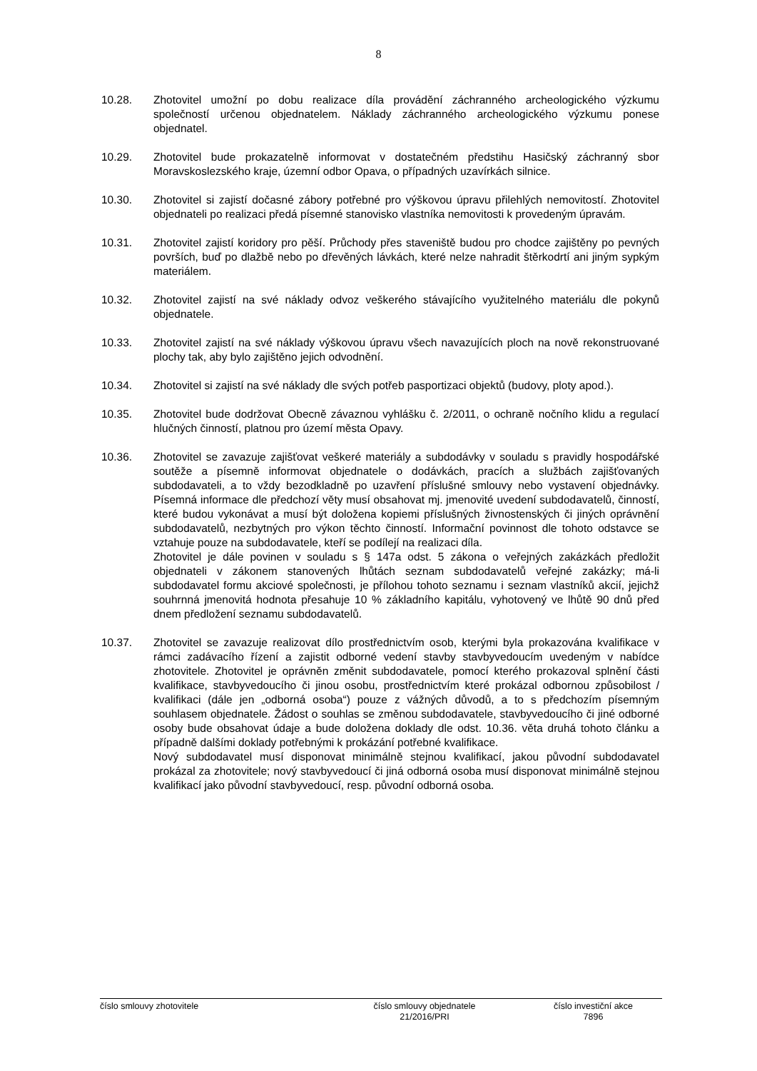8
10.28. Zhotovitel umožní po dobu realizace díla provádění záchranného archeologického výzkumu společností určenou objednatelem. Náklady záchranného archeologického výzkumu ponese objednatel.
10.29. Zhotovitel bude prokazatelně informovat v dostatečném předstihu Hasičský záchranný sbor Moravskoslezského kraje, územní odbor Opava, o případných uzavírkách silnice.
10.30. Zhotovitel si zajistí dočasné zábory potřebné pro výškovou úpravu přilehlých nemovitostí. Zhotovitel objednateli po realizaci předá písemné stanovisko vlastníka nemovitosti k provedeným úpravám.
10.31. Zhotovitel zajistí koridory pro pěší. Průchody přes staveniště budou pro chodce zajištěny po pevných površích, buď po dlažbě nebo po dřevěných lávkách, které nelze nahradit štěrkodrtí ani jiným sypkým materiálem.
10.32. Zhotovitel zajistí na své náklady odvoz veškerého stávajícího využitelného materiálu dle pokynů objednatele.
10.33. Zhotovitel zajistí na své náklady výškovou úpravu všech navazujících ploch na nově rekonstruované plochy tak, aby bylo zajištěno jejich odvodnění.
10.34. Zhotovitel si zajistí na své náklady dle svých potřeb pasportizaci objektů (budovy, ploty apod.).
10.35. Zhotovitel bude dodržovat Obecně závaznou vyhlášku č. 2/2011, o ochraně nočního klidu a regulací hlučných činností, platnou pro území města Opavy.
10.36. Zhotovitel se zavazuje zajišťovat veškeré materiály a subdodávky v souladu s pravidly hospodářské soutěže a písemně informovat objednatele o dodávkách, pracích a službách zajišťovaných subdodavateli, a to vždy bezodkladně po uzavření příslušné smlouvy nebo vystavení objednávky. Písemná informace dle předchozí věty musí obsahovat mj. jmenovité uvedení subdodavatelů, činností, které budou vykonávat a musí být doložena kopiemi příslušných živnostenských či jiných oprávnění subdodavatelů, nezbytných pro výkon těchto činností. Informační povinnost dle tohoto odstavce se vztahuje pouze na subdodavatele, kteří se podílejí na realizaci díla.
Zhotovitel je dále povinen v souladu s § 147a odst. 5 zákona o veřejných zakázkách předložit objednateli v zákonem stanovených lhůtách seznam subdodavatelů veřejné zakázky; má-li subdodavatel formu akciové společnosti, je přílohou tohoto seznamu i seznam vlastníků akcií, jejichž souhrnná jmenovitá hodnota přesahuje 10 % základního kapitálu, vyhotovený ve lhůtě 90 dnů před dnem předložení seznamu subdodavatelů.
10.37. Zhotovitel se zavazuje realizovat dílo prostřednictvím osob, kterými byla prokazována kvalifikace v rámci zadávacího řízení a zajistit odborné vedení stavby stavbyvedoucím uvedeným v nabídce zhotovitele. Zhotovitel je oprávněn změnit subdodavatele, pomocí kterého prokazoval splnění části kvalifikace, stavbyvedoucího či jinou osobu, prostřednictvím které prokázal odbornou způsobilost / kvalifikaci (dále jen „odborná osoba“) pouze z vážných důvodů, a to s předchozím písemným souhlasem objednatele. Žádost o souhlas se změnou subdodavatele, stavbyvedoucího či jiné odborné osoby bude obsahovat údaje a bude doložena doklady dle odst. 10.36. věta druhá tohoto článku a případně dalšími doklady potřebnými k prokázání potřebné kvalifikace.
Nový subdodavatel musí disponovat minimálně stejnou kvalifikací, jakou původní subdodavatel prokázal za zhotovitele; nový stavbyvedoucí či jiná odborná osoba musí disponovat minimálně stejnou kvalifikací jako původní stavbyvedoucí, resp. původní odborná osoba.
číslo smlouvy zhotovitele číslo smlouvy objednatele
21/2016/PRI
číslo investiční akce
7896